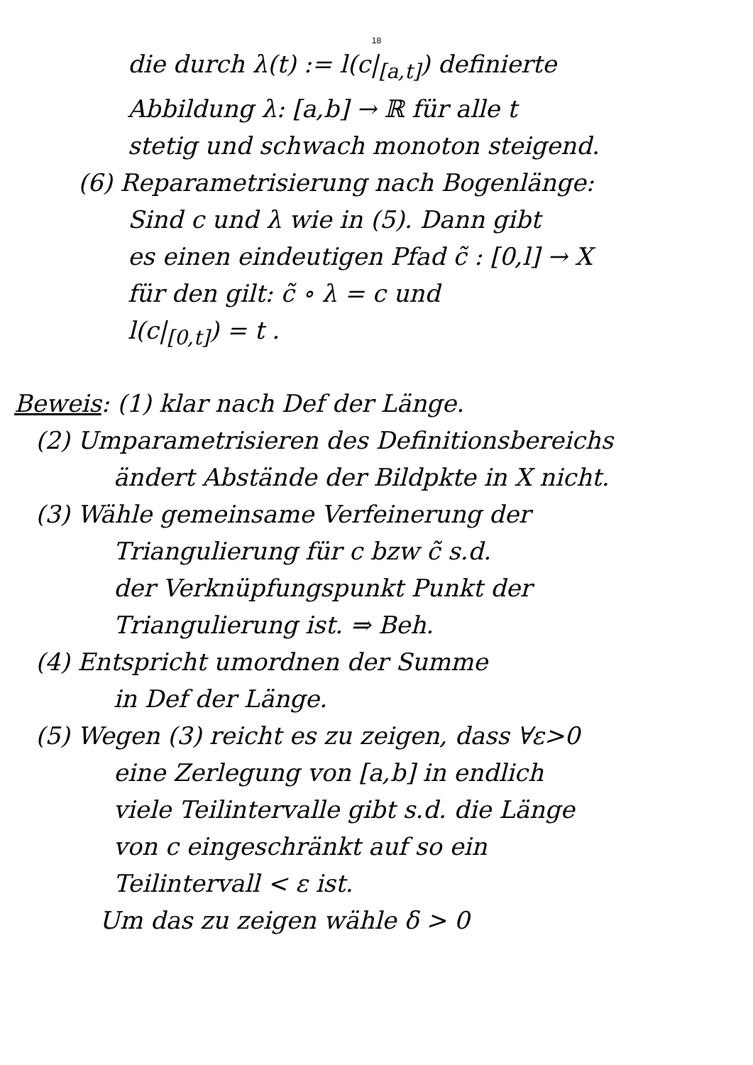18
die durch λ(t) := l(c|<sub>[a,t]</sub>) definierte
Abbildung λ: [a,b] → ℝ für alle t
stetig und schwach monoton steigend.
(6) Reparametrisierung nach Bogenlänge:
Sind c und λ wie in (5). Dann gibt
es einen eindeutigen Pfad c̃ : [0,l] → X
für den gilt: c̃ ∘ λ = c und
l(c|<sub>[0,t]</sub>) = t .
Beweis: (1) klar nach Def der Länge.
(2) Umparametrisieren des Definitionsbereichs
ändert Abstände der Bildpkte in X nicht.
(3) Wähle gemeinsame Verfeinerung der
Triangulierung für c bzw c̃ s.d.
der Verknüpfungspunkt Punkt der
Triangulierung ist. ⇒ Beh.
(4) Entspricht umordnen der Summe
in Def der Länge.
(5) Wegen (3) reicht es zu zeigen, dass ∀ε>0
eine Zerlegung von [a,b] in endlich
viele Teilintervalle gibt s.d. die Länge
von c eingeschränkt auf so ein
Teilintervall < ε ist.
Um das zu zeigen wähle δ > 0